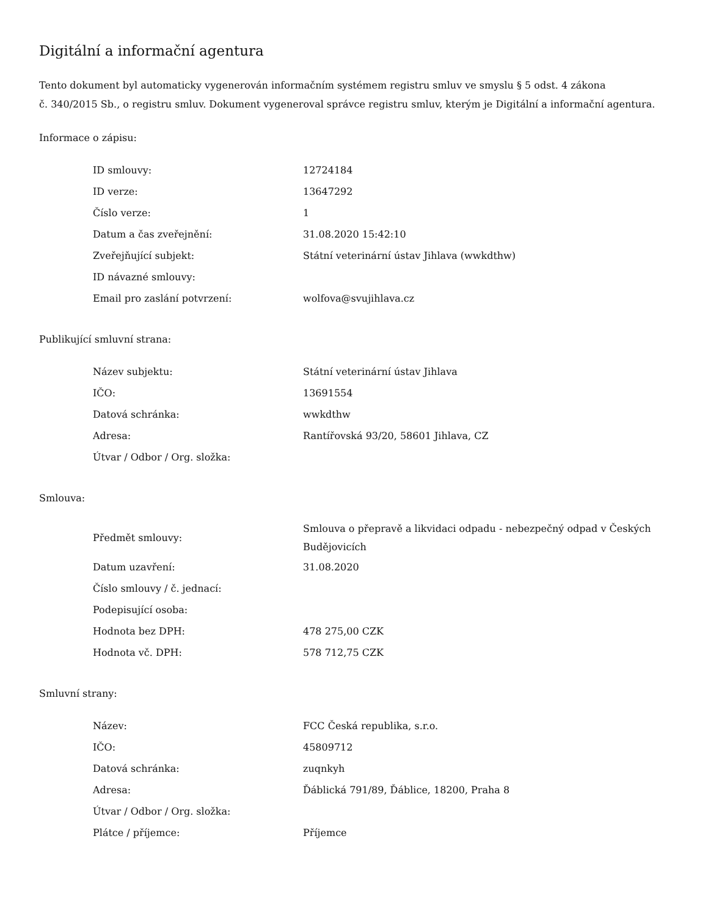Digitální a informační agentura
Tento dokument byl automaticky vygenerován informačním systémem registru smluv ve smyslu § 5 odst. 4 zákona
č. 340/2015 Sb., o registru smluv. Dokument vygeneroval správce registru smluv, kterým je Digitální a informační agentura.
Informace o zápisu:
| ID smlouvy: | 12724184 |
| ID verze: | 13647292 |
| Číslo verze: | 1 |
| Datum a čas zveřejnění: | 31.08.2020 15:42:10 |
| Zveřejňující subjekt: | Státní veterinární ústav Jihlava (wwkdthw) |
| ID návazné smlouvy: | |
| Email pro zaslání potvrzení: | wolfova@svujihlava.cz |
Publikující smluvní strana:
| Název subjektu: | Státní veterinární ústav Jihlava |
| IČO: | 13691554 |
| Datová schránka: | wwkdthw |
| Adresa: | Rantířovská 93/20, 58601 Jihlava, CZ |
| Útvar / Odbor / Org. složka: | |
Smlouva:
| Předmět smlouvy: | Smlouva o přepravě a likvidaci odpadu - nebezpečný odpad v Českých Budějovicích |
| Datum uzavření: | 31.08.2020 |
| Číslo smlouvy / č. jednací: | |
| Podepisující osoba: | |
| Hodnota bez DPH: | 478 275,00 CZK |
| Hodnota vč. DPH: | 578 712,75 CZK |
Smluvní strany:
| Název: | FCC Česká republika, s.r.o. |
| IČO: | 45809712 |
| Datová schránka: | zuqnkyh |
| Adresa: | Ďáblická 791/89, Ďáblice, 18200, Praha 8 |
| Útvar / Odbor / Org. složka: | |
| Plátce / příjemce: | Příjemce |